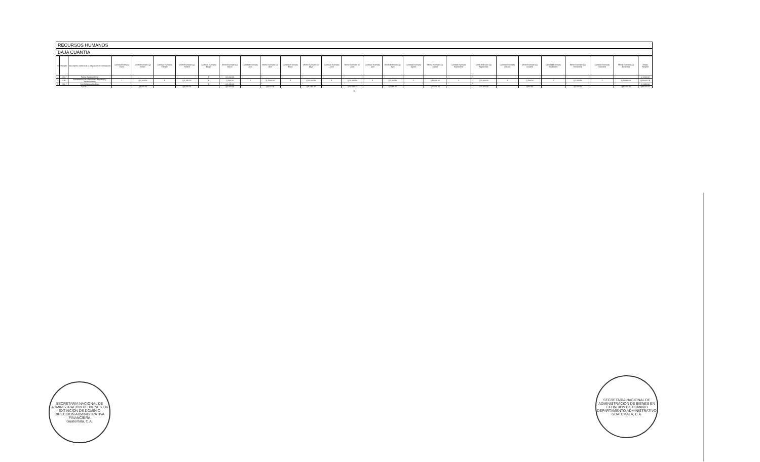RECURSOS HUMANOS
BAJA CUANTIA
| No | Renglón | Descripción General de la Adquisición o Contratación | Cantidad Estimada Enero | Monto Estimado (Q) Enero | Cantidad Estimada Febrero | Monto Estimado (Q) Febrero | Cantidad Estimada Marzo | Monto Estimado (Q) Marzo | Cantidad Estimada Abril | Monto Estimado (Q) Abril | Cantidad Estimada Mayo | Monto Estimado (Q) Mayo | Cantidad Estimada Junio | Monto Estimado (Q) Junio | Cantidad Estimada Julio | Monto Estimado (Q) Julio | Cantidad Estimada Agosto | Monto Estimado (Q) Agosto | Cantidad Estimada Septiembre | Monto Estimado (Q) Septiembre | Cantidad Estimada Octubre | Monto Estimado (Q) Octubre | Cantidad Estimada Noviembre | Monto Estimado (Q) Noviembre | Cantidad Estimada Diciembre | Monto Estimado (Q) Diciembre | Totales Renglón |
| --- | --- | --- | --- | --- | --- | --- | --- | --- | --- | --- | --- | --- | --- | --- | --- | --- | --- | --- | --- | --- | --- | --- | --- | --- | --- | --- | --- |
| 1 | 214 | Puerta madera oficina | | | | | 1 | Q 2,000.00 | | | | | | | | | | | | | | | | | | | Q 2,000.00 |
| 2 | 211 | Alimentacion para Reuniones de trabajo y capacitaciones | 1 | Q 1,000.00 | 1 | Q 1,000.00 | 1 | Q 300.00 | 1 | Q 2,000.00 | 1 | Q 10,000.00 | 1 | Q 10,000.00 | 1 | Q 1,000.00 | 1 | Q20,000.00 | 1 | Q13,000.00 | 1 | Q 200.00 | 1 | Q 1,000.00 | 1 | Q 20,000.00 | Q 80,000.00 |
| 5 | 266 | 100 Cintas para gafetes | | | | | 1 | Q 1,000.00 | | | | | | | | | | | | | | | | | | | Q 1,000.00 |
| TOTAL | | | | Q1,000.00 | | Q1,000.00 | | Q3,300.00 | | Q2,000.00 | | Q10,000.00 | | Q10,000.00 | | Q1,000.00 | | Q20,000.00 | | Q13,000.00 | | Q200.00 | | Q1,000.00 | | Q20,000.00 | Q83,000.00 |
1
SECRETARIA NACIONAL DE ADMINISTRACION DE BIENES EN EXTINCION DE DOMINIO
DIRECCION ADMINISTRATIVA FINANCIERA
Guatemala, C.A.
SECRETARIA NACIONAL DE ADMINISTRACION DE BIENES EN EXTINCION DE DOMINIO
DEPARTAMENTO ADMINISTRATIVO
GUATEMALA, C.A.